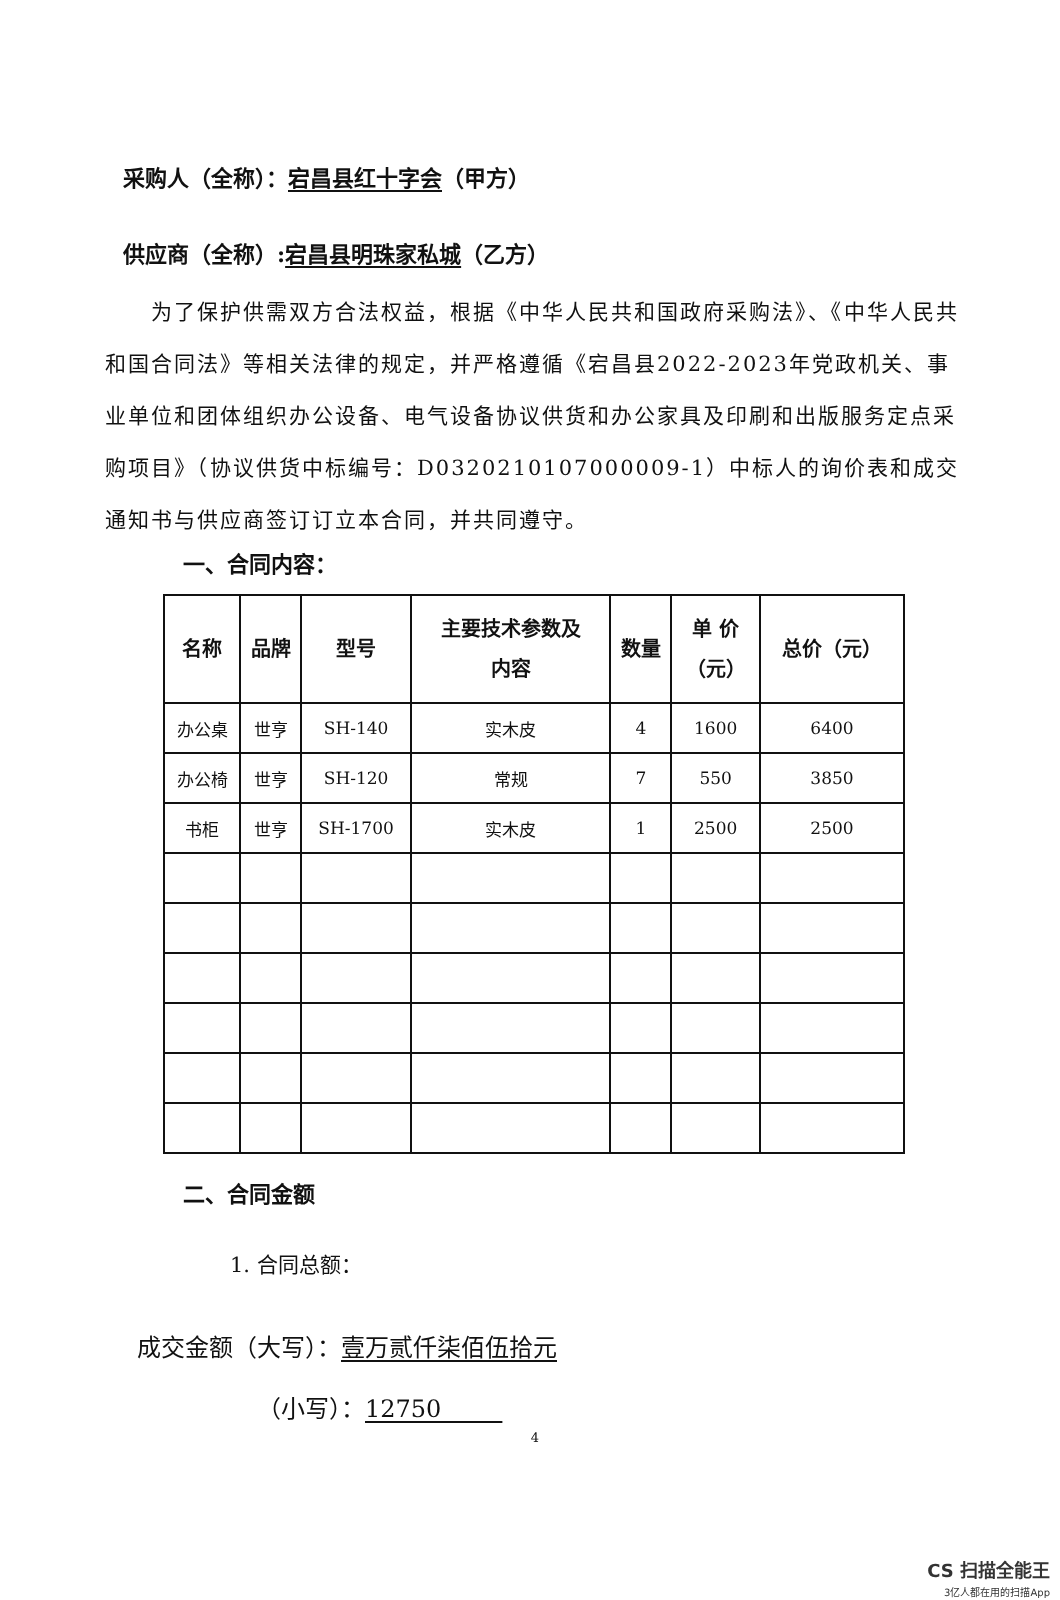采购人（全称）：宕昌县红十字会（甲方）
供应商（全称）:宕昌县明珠家私城（乙方）
为了保护供需双方合法权益，根据《中华人民共和国政府采购法》、《中华人民共和国合同法》等相关法律的规定，并严格遵循《宕昌县2022-2023年党政机关、事业单位和团体组织办公设备、电气设备协议供货和办公家具及印刷和出版服务定点采购项目》（协议供货中标编号：D0320210107000009-1）中标人的询价表和成交通知书与供应商签订订立本合同，并共同遵守。
一、合同内容：
| 名称 | 品牌 | 型号 | 主要技术参数及 内容 | 数量 | 单 价 （元） | 总价（元） |
| --- | --- | --- | --- | --- | --- | --- |
| 办公桌 | 世亨 | SH-140 | 实木皮 | 4 | 1600 | 6400 |
| 办公椅 | 世亨 | SH-120 | 常规 | 7 | 550 | 3850 |
| 书柜 | 世亨 | SH-1700 | 实木皮 | 1 | 2500 | 2500 |
二、合同金额
1. 合同总额：
成交金额（大写）：壹万贰仟柒佰伍拾元
（小写）：12750
4
CS 扫描全能王
3亿人都在用的扫描App